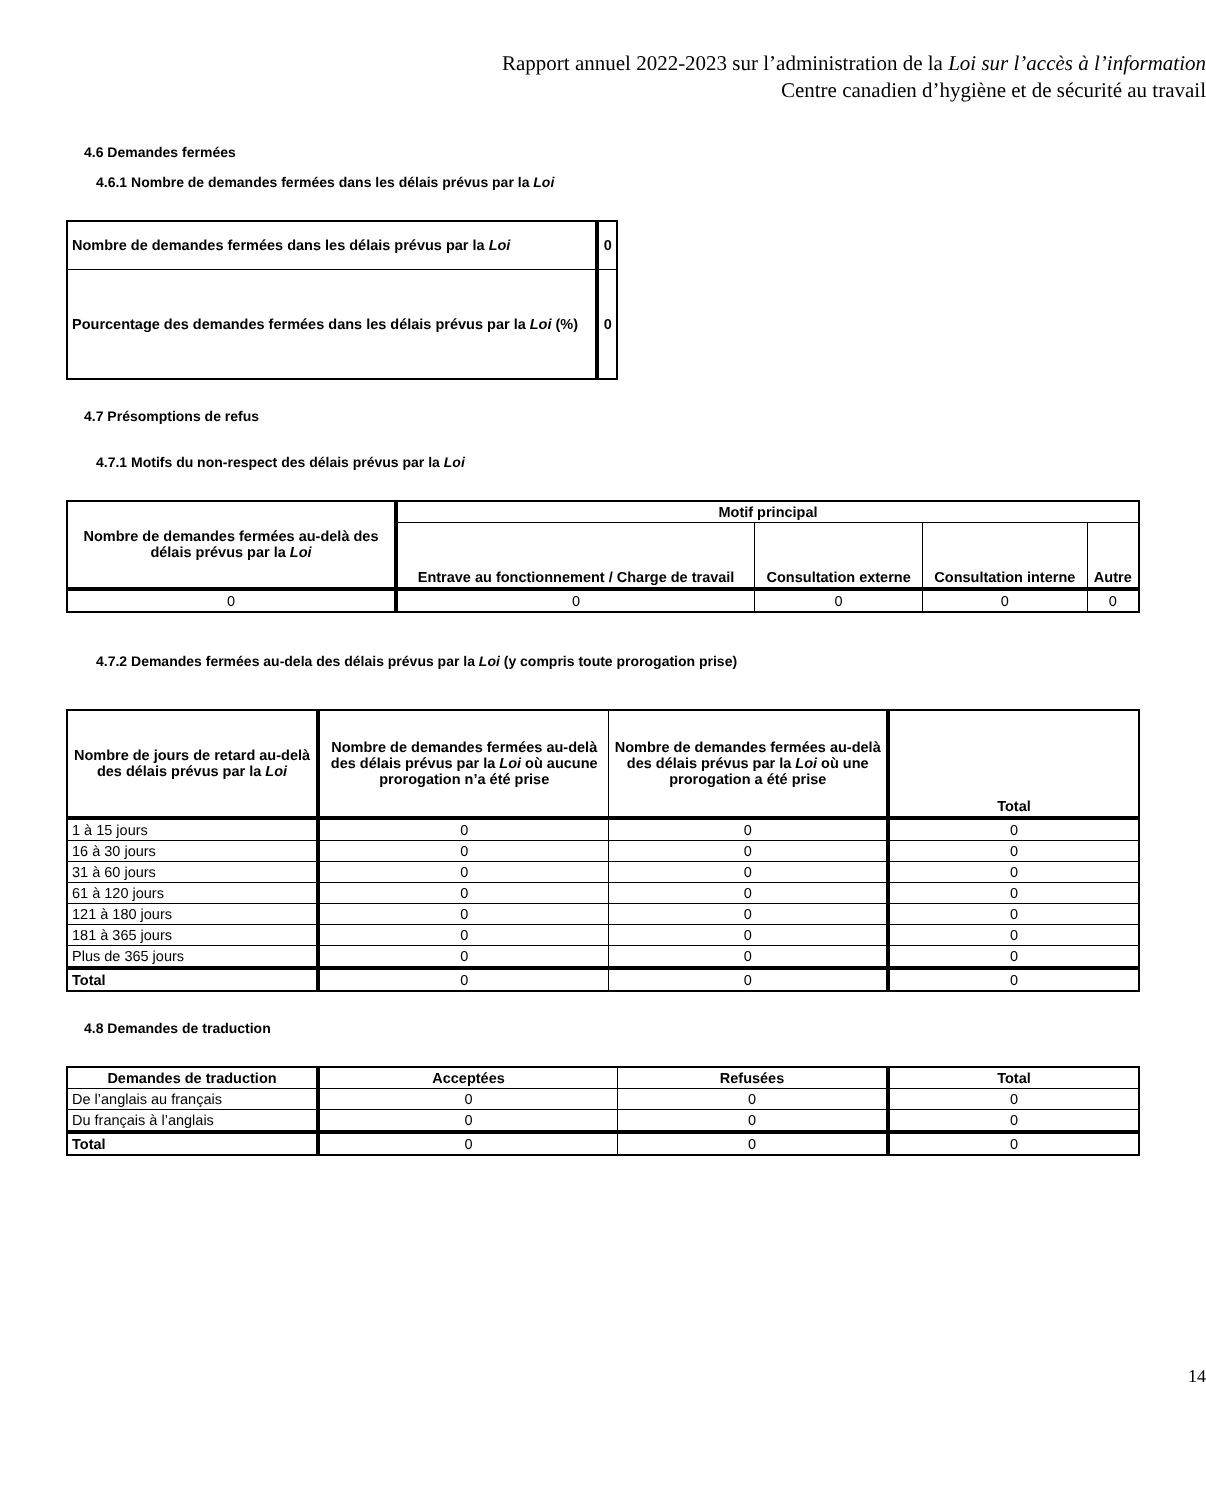Rapport annuel 2022-2023 sur l’administration de la Loi sur l’accès à l’information
Centre canadien d’hygiène et de sécurité au travail
4.6 Demandes fermées
4.6.1 Nombre de demandes fermées dans les délais prévus par la Loi
| Nombre de demandes fermées dans les délais prévus par la Loi | 0 |
| Pourcentage des demandes fermées dans les délais prévus par la Loi (%) | 0 |
4.7 Présomptions de refus
4.7.1 Motifs du non-respect des délais prévus par la Loi
| Nombre de demandes fermées au-delà des délais prévus par la Loi | Motif principal | | | |
| --- | --- | --- | --- | --- |
| | Entrave au fonctionnement / Charge de travail | Consultation externe | Consultation interne | Autre |
| 0 | 0 | 0 | 0 | 0 |
4.7.2 Demandes fermées au-dela des délais prévus par la Loi (y compris toute prorogation prise)
| Nombre de jours de retard au-delà des délais prévus par la Loi | Nombre de demandes fermées au-delà des délais prévus par la Loi où aucune prorogation n’a été prise | Nombre de demandes fermées au-delà des délais prévus par la Loi où une prorogation a été prise | Total |
| --- | --- | --- | --- |
| 1 à 15 jours | 0 | 0 | 0 |
| 16 à 30 jours | 0 | 0 | 0 |
| 31 à 60 jours | 0 | 0 | 0 |
| 61 à 120 jours | 0 | 0 | 0 |
| 121 à 180 jours | 0 | 0 | 0 |
| 181 à 365 jours | 0 | 0 | 0 |
| Plus de 365 jours | 0 | 0 | 0 |
| Total | 0 | 0 | 0 |
4.8 Demandes de traduction
| Demandes de traduction | Acceptées | Refusées | Total |
| --- | --- | --- | --- |
| De l’anglais au français | 0 | 0 | 0 |
| Du français à l’anglais | 0 | 0 | 0 |
| Total | 0 | 0 | 0 |
14